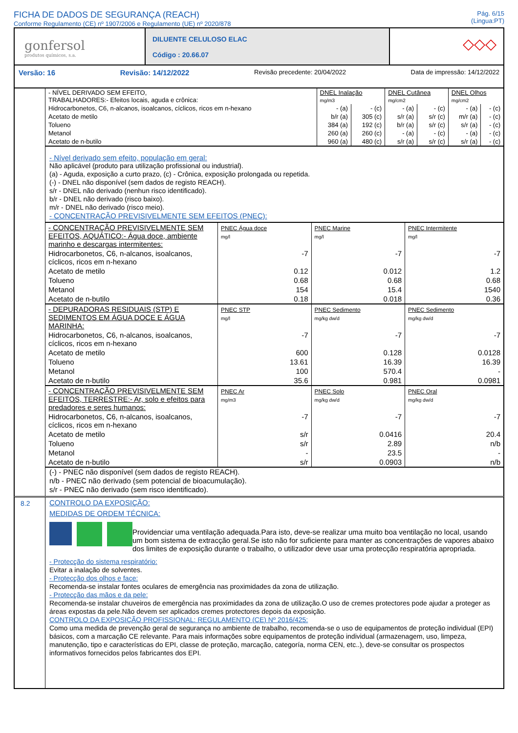FICHA DE DADOS DE SEGURANÇA (REACH)
Conforme Regulamento (CE) nº 1907/2006 e Regulamento (UE) nº 2020/878
Pág. 6/15
(Lingua:PT)
gonfersol
produtos químicos, s.a.
DILUENTE CELULOSO ELAC
Código : 20.66.07
◇◇◇
Versão: 16 Revisão: 14/12/2022 Revisão precedente: 20/04/2022 Data de impressão: 14/12/2022
| - NÍVEL DERIVADO SEM EFEITO, TRABALHADORES:- Efeitos locais, aguda e crônica: | DNEL Inalação mg/m3 | | DNEL Cutânea mg/cm2 | | DNEL Olhos mg/cm2 | |
| Hidrocarbonetos, C6, n-alcanos, isoalcanos, cíclicos, ricos em n-hexano | - (a) | - (c) | - (a) | - (c) | - (a) | - (c) |
| Acetato de metilo | b/r (a) | 305 (c) | s/r (a) | s/r (c) | m/r (a) | - (c) |
| Tolueno | 384 (a) | 192 (c) | b/r (a) | s/r (c) | s/r (a) | - (c) |
| Metanol | 260 (a) | 260 (c) | - (a) | - (c) | - (a) | - (c) |
| Acetato de n-butilo | 960 (a) | 480 (c) | s/r (a) | s/r (c) | s/r (a) | - (c) |
- Nível derivado sem efeito, população em geral:
Não aplicável (produto para utilização profissional ou industrial).
(a) - Aguda, exposição a curto prazo, (c) - Crônica, exposição prolongada ou repetida.
(-) - DNEL não disponível (sem dados de registo REACH).
s/r - DNEL não derivado (nenhun risco identificado).
b/r - DNEL não derivado (risco baixo).
m/r - DNEL não derivado (risco meio).
- CONCENTRAÇÃO PREVISIVELMENTE SEM EFEITOS (PNEC):
| - CONCENTRAÇÃO PREVISIVELMENTE SEM EFEITOS, AQUÁTICO:- Água doce, ambiente marinho e descargas intermitentes: | PNEC Água doce mg/l | PNEC Marine mg/l | PNEC Intermitente mg/l |
| Hidrocarbonetos, C6, n-alcanos, isoalcanos, cíclicos, ricos em n-hexano | -7 | -7 | -7 |
| Acetato de metilo | 0.12 | 0.012 | 1.2 |
| Tolueno | 0.68 | 0.68 | 0.68 |
| Metanol | 154 | 15.4 | 1540 |
| Acetato de n-butilo | 0.18 | 0.018 | 0.36 |
| - DEPURADORAS RESIDUAIS (STP) E SEDIMENTOS EM ÁGUA DOCE E ÁGUA MARINHA: | PNEC STP mg/l | PNEC Sedimento mg/kg dw/d | PNEC Sedimento mg/kg dw/d |
| Hidrocarbonetos, C6, n-alcanos, isoalcanos, cíclicos, ricos em n-hexano | -7 | -7 | -7 |
| Acetato de metilo | 600 | 0.128 | 0.0128 |
| Tolueno | 13.61 | 16.39 | 16.39 |
| Metanol | 100 | 570.4 | - |
| Acetato de n-butilo | 35.6 | 0.981 | 0.0981 |
| - CONCENTRAÇÃO PREVISIVELMENTE SEM EFEITOS, TERRESTRE:- Ar, solo e efeitos para predadores e seres humanos: | PNEC Ar mg/m3 | PNEC Solo mg/kg dw/d | PNEC Oral mg/kg dw/d |
| Hidrocarbonetos, C6, n-alcanos, isoalcanos, cíclicos, ricos em n-hexano | -7 | -7 | -7 |
| Acetato de metilo | s/r | 0.0416 | 20.4 |
| Tolueno | s/r | 2.89 | n/b |
| Metanol | - | 23.5 | - |
| Acetato de n-butilo | s/r | 0.0903 | n/b |
(-) - PNEC não disponível (sem dados de registo REACH).
n/b - PNEC não derivado (sem potencial de bioacumulação).
s/r - PNEC não derivado (sem risco identificado).
8.2
CONTROLO DA EXPOSIÇÃO:
MEDIDAS DE ORDEM TÉCNICA:
Providenciar uma ventilação adequada.Para isto, deve-se realizar uma muito boa ventilação no local, usando um bom sistema de extracção geral.Se isto não for suficiente para manter as concentrações de vapores abaixo dos limites de exposição durante o trabalho, o utilizador deve usar uma protecção respiratória apropriada.
- Protecção do sistema respiratório:
Evitar a inalação de solventes.
- Protecção dos olhos e face:
Recomenda-se instalar fontes oculares de emergência nas proximidades da zona de utilização.
- Protecção das mãos e da pele:
Recomenda-se instalar chuveiros de emergência nas proximidades da zona de utilização.O uso de cremes protectores pode ajudar a proteger as áreas expostas da pele.Não devem ser aplicados cremes protectores depois da exposição.
CONTROLO DA EXPOSIÇÃO PROFISSIONAL: REGULAMENTO (CE) Nº 2016/425:
Como uma medida de prevenção geral de segurança no ambiente de trabalho, recomenda-se o uso de equipamentos de proteção individual (EPI) básicos, com a marcação CE relevante. Para mais informações sobre equipamentos de proteção individual (armazenagem, uso, limpeza, manutenção, tipo e características do EPI, classe de proteção, marcação, categoría, norma CEN, etc..), deve-se consultar os prospectos informativos fornecidos pelos fabricantes dos EPI.